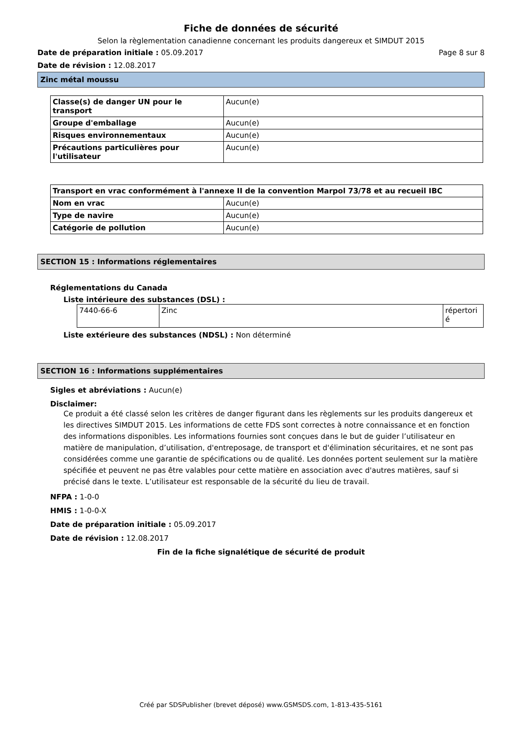Fiche de données de sécurité
Selon la règlementation canadienne concernant les produits dangereux et SIMDUT 2015
Date de préparation initiale : 05.09.2017 Page 8 sur 8
Date de révision : 12.08.2017
Zinc métal moussu
| Classe(s) de danger UN pour le transport | Aucun(e) |
| Groupe d'emballage | Aucun(e) |
| Risques environnementaux | Aucun(e) |
| Précautions particulières pour l'utilisateur | Aucun(e) |
| Transport en vrac conformément à l'annexe II de la convention Marpol 73/78 et au recueil IBC | |
| Nom en vrac | Aucun(e) |
| Type de navire | Aucun(e) |
| Catégorie de pollution | Aucun(e) |
SECTION 15 : Informations réglementaires
Réglementations du Canada
Liste intérieure des substances (DSL) :
| 7440-66-6 | Zinc | répertori é |
Liste extérieure des substances (NDSL) : Non déterminé
SECTION 16 : Informations supplémentaires
Sigles et abréviations : Aucun(e)
Disclaimer:
Ce produit a été classé selon les critères de danger figurant dans les règlements sur les produits dangereux et les directives SIMDUT 2015. Les informations de cette FDS sont correctes à notre connaissance et en fonction des informations disponibles. Les informations fournies sont conçues dans le but de guider l’utilisateur en matière de manipulation, d’utilisation, d'entreposage, de transport et d'élimination sécuritaires, et ne sont pas considérées comme une garantie de spécifications ou de qualité. Les données portent seulement sur la matière spécifiée et peuvent ne pas être valables pour cette matière en association avec d'autres matières, sauf si précisé dans le texte. L’utilisateur est responsable de la sécurité du lieu de travail.
NFPA : 1-0-0
HMIS : 1-0-0-X
Date de préparation initiale : 05.09.2017
Date de révision : 12.08.2017
Fin de la fiche signalétique de sécurité de produit
Créé par SDSPublisher (brevet déposé) www.GSMSDS.com, 1-813-435-5161